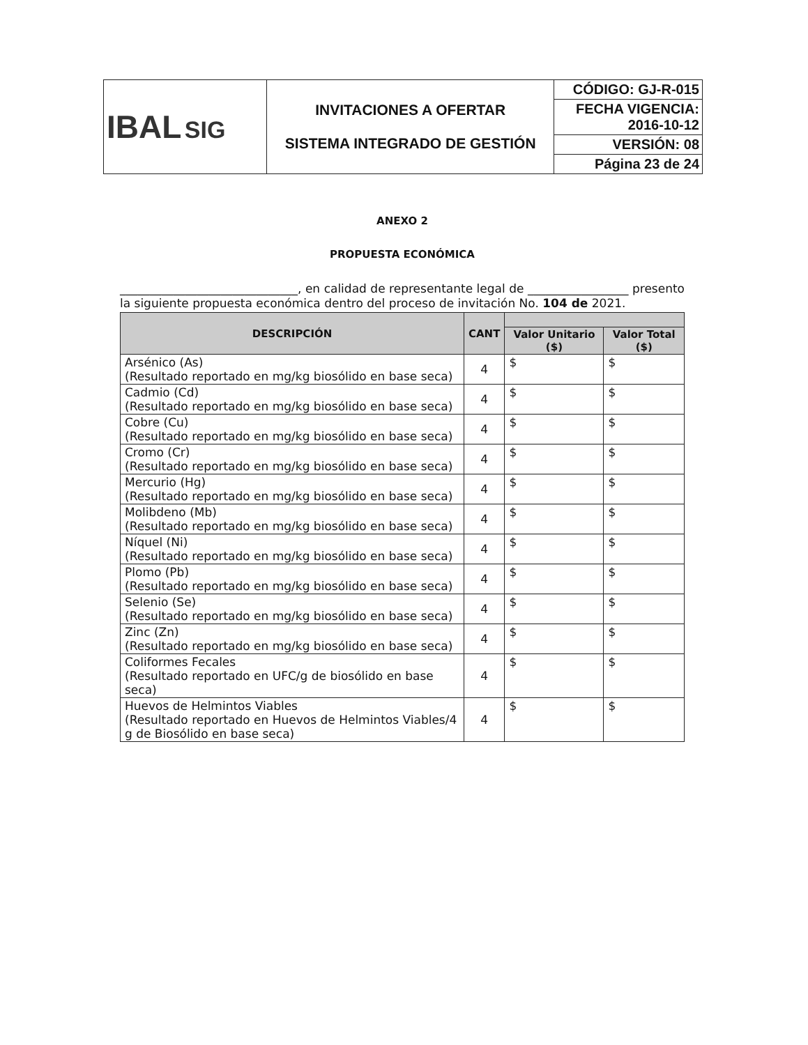| IBAL SIG | INVITACIONES A OFERTAR SISTEMA INTEGRADO DE GESTIÓN | CÓDIGO: GJ-R-015 |
| | | FECHA VIGENCIA: 2016-10-12 |
| | | VERSIÓN: 08 |
| | | Página 23 de 24 |
ANEXO 2
PROPUESTA ECONÓMICA
______________________________, en calidad de representante legal de _________________ presento la siguiente propuesta económica dentro del proceso de invitación No. 104 de 2021.
| DESCRIPCIÓN | CANT | | |
| --- | --- | --- | --- |
| | | Valor Unitario ($) | Valor Total ($) |
| Arsénico (As) (Resultado reportado en mg/kg biosólido en base seca) | 4 | $ | $ |
| Cadmio (Cd) (Resultado reportado en mg/kg biosólido en base seca) | 4 | $ | $ |
| Cobre (Cu) (Resultado reportado en mg/kg biosólido en base seca) | 4 | $ | $ |
| Cromo (Cr) (Resultado reportado en mg/kg biosólido en base seca) | 4 | $ | $ |
| Mercurio (Hg) (Resultado reportado en mg/kg biosólido en base seca) | 4 | $ | $ |
| Molibdeno (Mb) (Resultado reportado en mg/kg biosólido en base seca) | 4 | $ | $ |
| Níquel (Ni) (Resultado reportado en mg/kg biosólido en base seca) | 4 | $ | $ |
| Plomo (Pb) (Resultado reportado en mg/kg biosólido en base seca) | 4 | $ | $ |
| Selenio (Se) (Resultado reportado en mg/kg biosólido en base seca) | 4 | $ | $ |
| Zinc (Zn) (Resultado reportado en mg/kg biosólido en base seca) | 4 | $ | $ |
| Coliformes Fecales (Resultado reportado en UFC/g de biosólido en base seca) | 4 | $ | $ |
| Huevos de Helmintos Viables (Resultado reportado en Huevos de Helmintos Viables/4 g de Biosólido en base seca) | 4 | $ | $ |